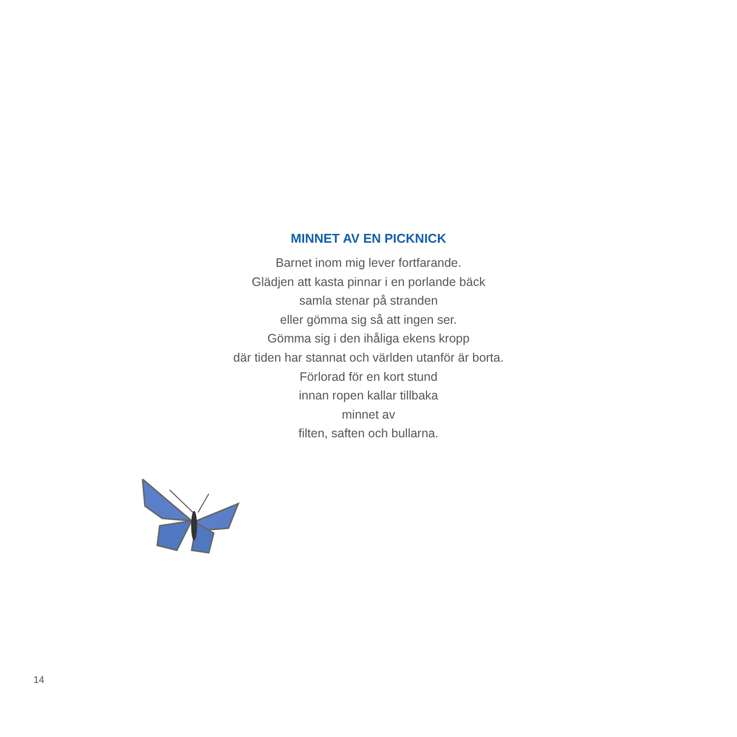MINNET AV EN PICKNICK
Barnet inom mig lever fortfarande.
Glädjen att kasta pinnar i en porlande bäck
samla stenar på stranden
eller gömma sig så att ingen ser.
Gömma sig i den ihåliga ekens kropp
där tiden har stannat och världen utanför är borta.
Förlorad för en kort stund
innan ropen kallar tillbaka
minnet av
filten, saften och bullarna.
14